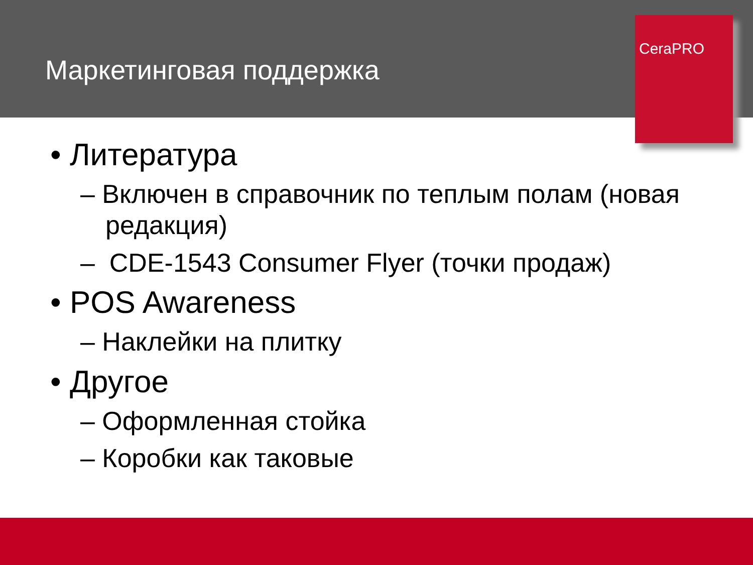Маркетинговая поддержка
CeraPRO
• Литература
– Включен в справочник по теплым полам (новая редакция)
– CDE-1543 Consumer Flyer (точки продаж)
• POS Awareness
– Наклейки на плитку
• Другое
– Оформленная стойка
– Коробки как таковые